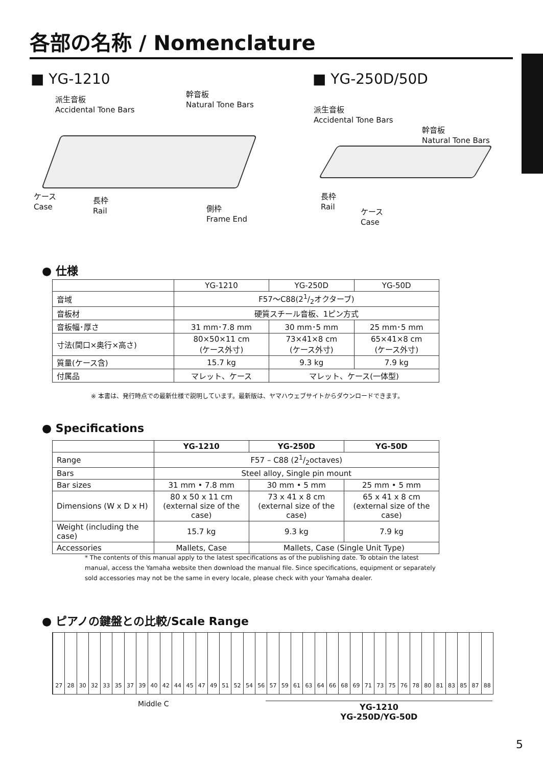各部の名称 / Nomenclature
■ YG-1210
派生音板
Accidental Tone Bars
幹音板
Natural Tone Bars
ケース
Case
長枠
Rail
側枠
Frame End
■ YG-250D/50D
派生音板
Accidental Tone Bars
幹音板
Natural Tone Bars
長枠
Rail
ケース
Case
● 仕様
| | YG-1210 | YG-250D | YG-50D |
| --- | --- | --- | --- |
| 音域 | F57～C88(21/2オクターブ) | | |
| 音板材 | 硬質スチール音板、1ピン方式 | | |
| 音板幅･厚さ | 31 mm･7.8 mm | 30 mm･5 mm | 25 mm･5 mm |
| 寸法(間口×奥行×高さ) | 80×50×11 cm (ケース外寸) | 73×41×8 cm (ケース外寸) | 65×41×8 cm (ケース外寸) |
| 質量(ケース含) | 15.7 kg | 9.3 kg | 7.9 kg |
| 付属品 | マレット、ケース | マレット、ケース(一体型) | |
※ 本書は、発行時点での最新仕様で説明しています。最新版は、ヤマハウェブサイトからダウンロードできます。
● Specifications
| | YG-1210 | YG-250D | YG-50D |
| --- | --- | --- | --- |
| Range | F57 – C88 (21/2octaves) | | |
| Bars | Steel alloy, Single pin mount | | |
| Bar sizes | 31 mm • 7.8 mm | 30 mm • 5 mm | 25 mm • 5 mm |
| Dimensions (W x D x H) | 80 x 50 x 11 cm (external size of the case) | 73 x 41 x 8 cm (external size of the case) | 65 x 41 x 8 cm (external size of the case) |
| Weight (including the case) | 15.7 kg | 9.3 kg | 7.9 kg |
| Accessories | Mallets, Case | Mallets, Case (Single Unit Type) | |
* The contents of this manual apply to the latest specifications as of the publishing date. To obtain the latest manual, access the Yamaha website then download the manual file. Since specifications, equipment or separately sold accessories may not be the same in every locale, please check with your Yamaha dealer.
● ピアノの鍵盤との比較/Scale Range
27 28 30 32 33 35 37 39 40 42 44 45 47 49 51 52 54 56 57 59 61 63 64 66 68 69 71 73 75 76 78 80 81 83 85 87 88
Middle C
YG-1210
YG-250D/YG-50D
5